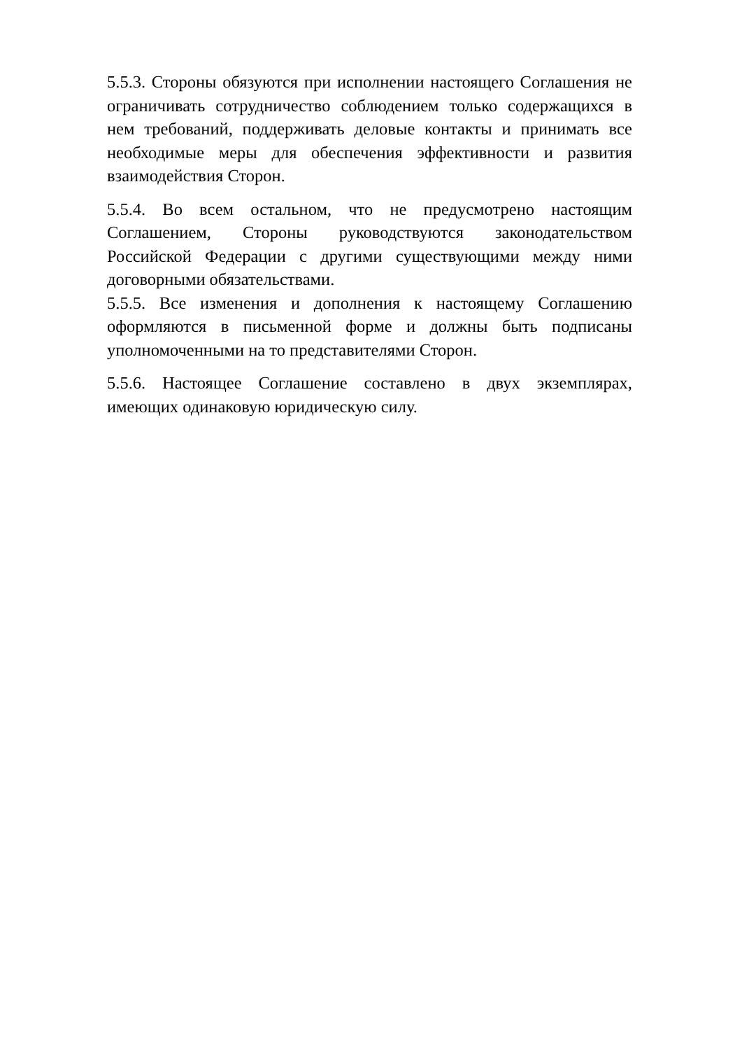5.5.3. Стороны обязуются при исполнении настоящего Соглашения не ограничивать сотрудничество соблюдением только содержащихся в нем требований, поддерживать деловые контакты и принимать все необходимые меры для обеспечения эффективности и развития взаимодействия Сторон.
5.5.4. Во всем остальном, что не предусмотрено настоящим Соглашением, Стороны руководствуются законодательством Российской Федерации с другими существующими между ними договорными обязательствами.
5.5.5. Все изменения и дополнения к настоящему Соглашению оформляются в письменной форме и должны быть подписаны уполномоченными на то представителями Сторон.
5.5.6. Настоящее Соглашение составлено в двух экземплярах, имеющих одинаковую юридическую силу.